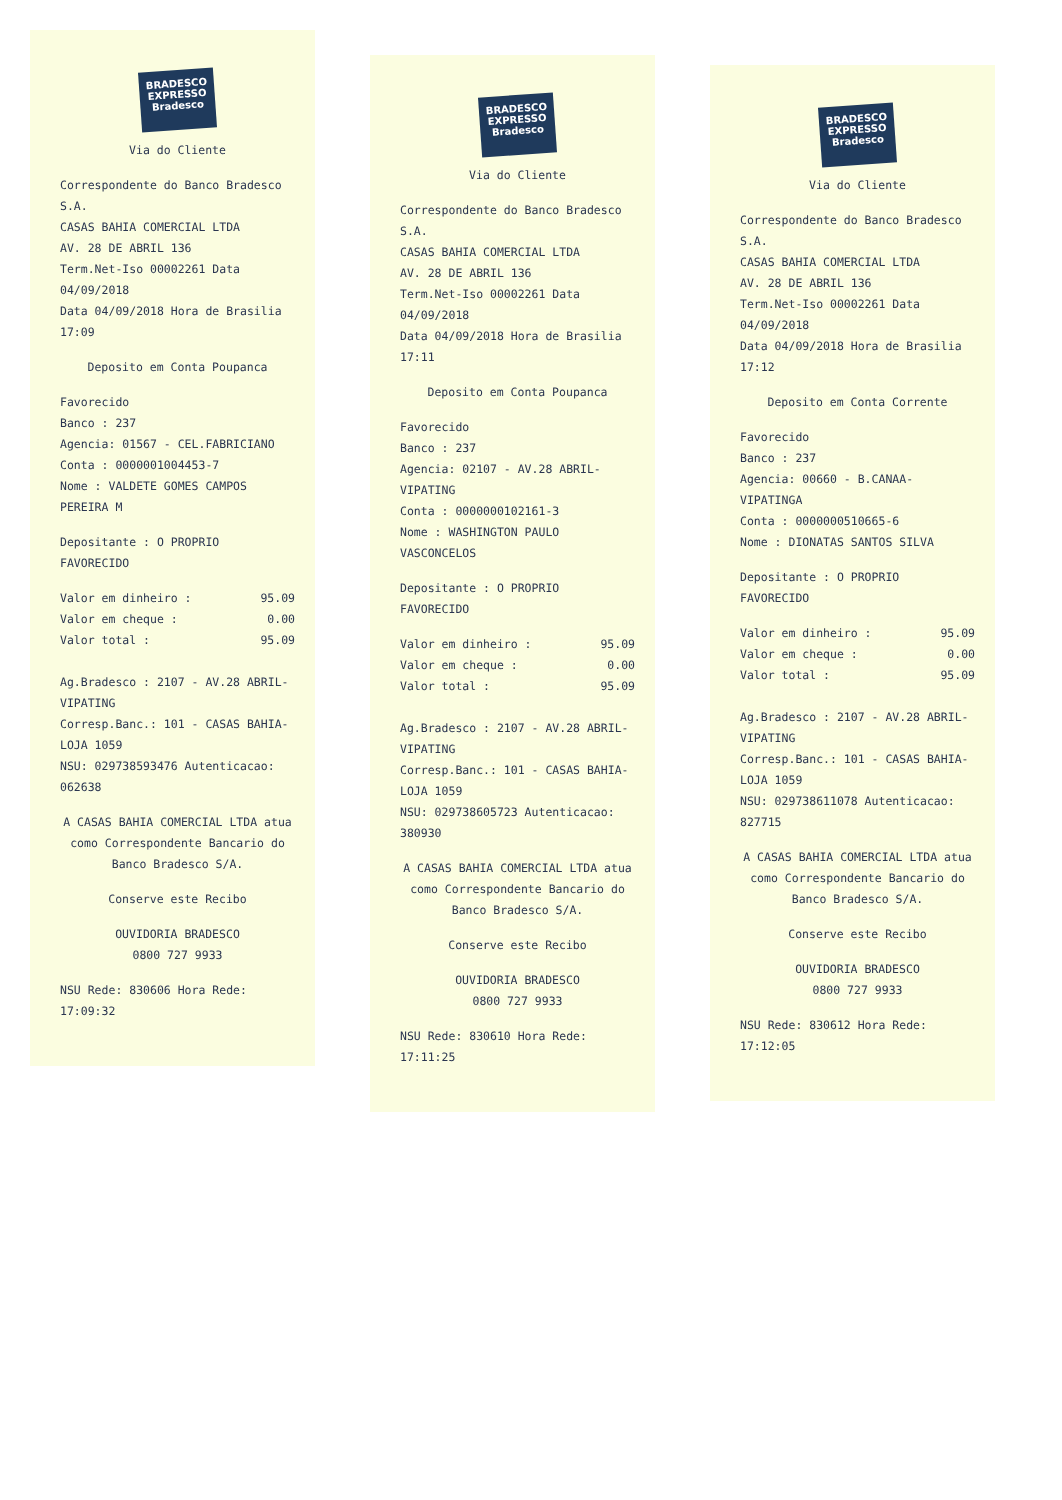BRADESCO
EXPRESSO
Bradesco
Via do Cliente
Correspondente do Banco Bradesco S.A.
CASAS BAHIA COMERCIAL LTDA
AV. 28 DE ABRIL 136
Term.Net-Iso 00002261 Data 04/09/2018
Data 04/09/2018 Hora de Brasilia 17:09
Deposito em Conta Poupanca
Favorecido
Banco : 237
Agencia: 01567 - CEL.FABRICIANO
Conta : 0000001004453-7
Nome : VALDETE GOMES CAMPOS PEREIRA M
Depositante : O PROPRIO FAVORECIDO
Valor em dinheiro : 95.09
Valor em cheque : 0.00
Valor total : 95.09
Ag.Bradesco : 2107 - AV.28 ABRIL-VIPATING
Corresp.Banc.: 101 - CASAS BAHIA-LOJA 1059
NSU: 029738593476 Autenticacao: 062638
A CASAS BAHIA COMERCIAL LTDA atua como Correspondente Bancario do Banco Bradesco S/A.
Conserve este Recibo
OUVIDORIA BRADESCO
0800 727 9933
NSU Rede: 830606 Hora Rede: 17:09:32
BRADESCO
EXPRESSO
Bradesco
Via do Cliente
Correspondente do Banco Bradesco S.A.
CASAS BAHIA COMERCIAL LTDA
AV. 28 DE ABRIL 136
Term.Net-Iso 00002261 Data 04/09/2018
Data 04/09/2018 Hora de Brasilia 17:11
Deposito em Conta Poupanca
Favorecido
Banco : 237
Agencia: 02107 - AV.28 ABRIL-VIPATING
Conta : 0000000102161-3
Nome : WASHINGTON PAULO VASCONCELOS
Depositante : O PROPRIO FAVORECIDO
Valor em dinheiro : 95.09
Valor em cheque : 0.00
Valor total : 95.09
Ag.Bradesco : 2107 - AV.28 ABRIL-VIPATING
Corresp.Banc.: 101 - CASAS BAHIA-LOJA 1059
NSU: 029738605723 Autenticacao: 380930
A CASAS BAHIA COMERCIAL LTDA atua como Correspondente Bancario do Banco Bradesco S/A.
Conserve este Recibo
OUVIDORIA BRADESCO
0800 727 9933
NSU Rede: 830610 Hora Rede: 17:11:25
BRADESCO
EXPRESSO
Bradesco
Via do Cliente
Correspondente do Banco Bradesco S.A.
CASAS BAHIA COMERCIAL LTDA
AV. 28 DE ABRIL 136
Term.Net-Iso 00002261 Data 04/09/2018
Data 04/09/2018 Hora de Brasilia 17:12
Deposito em Conta Corrente
Favorecido
Banco : 237
Agencia: 00660 - B.CANAA-VIPATINGA
Conta : 0000000510665-6
Nome : DIONATAS SANTOS SILVA
Depositante : O PROPRIO FAVORECIDO
Valor em dinheiro : 95.09
Valor em cheque : 0.00
Valor total : 95.09
Ag.Bradesco : 2107 - AV.28 ABRIL-VIPATING
Corresp.Banc.: 101 - CASAS BAHIA-LOJA 1059
NSU: 029738611078 Autenticacao: 827715
A CASAS BAHIA COMERCIAL LTDA atua como Correspondente Bancario do Banco Bradesco S/A.
Conserve este Recibo
OUVIDORIA BRADESCO
0800 727 9933
NSU Rede: 830612 Hora Rede: 17:12:05